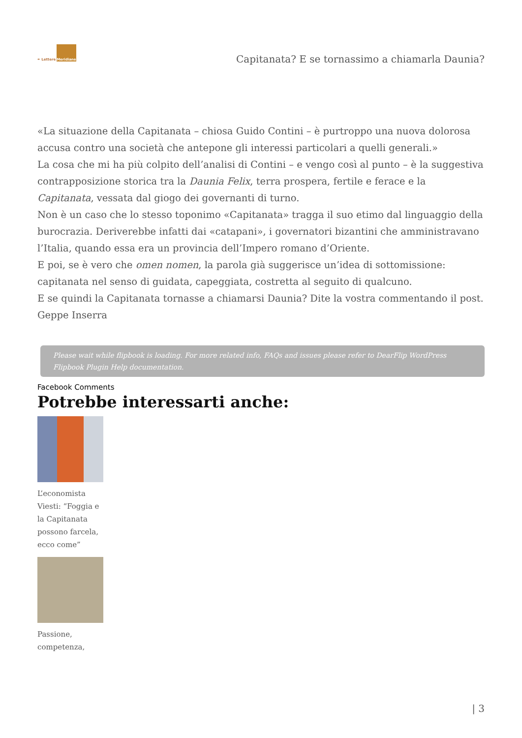✒ Lettere
Meridiane
Capitanata? E se tornassimo a chiamarla Daunia?
«La situazione della Capitanata – chiosa Guido Contini – è purtroppo una nuova dolorosa accusa contro una società che antepone gli interessi particolari a quelli generali.»
La cosa che mi ha più colpito dell’analisi di Contini – e vengo così al punto – è la suggestiva contrapposizione storica tra la Daunia Felix, terra prospera, fertile e ferace e la Capitanata, vessata dal giogo dei governanti di turno.
Non è un caso che lo stesso toponimo «Capitanata» tragga il suo etimo dal linguaggio della burocrazia. Deriverebbe infatti dai «catapani», i governatori bizantini che amministravano l’Italia, quando essa era un provincia dell’Impero romano d’Oriente.
E poi, se è vero che omen nomen, la parola già suggerisce un’idea di sottomissione: capitanata nel senso di guidata, capeggiata, costretta al seguito di qualcuno.
E se quindi la Capitanata tornasse a chiamarsi Daunia? Dite la vostra commentando il post.
Geppe Inserra
Please wait while flipbook is loading. For more related info, FAQs and issues please refer to DearFlip WordPress Flipbook Plugin Help documentation.
Facebook Comments
Potrebbe interessarti anche:
L’economista Viesti: “Foggia e la Capitanata possono farcela, ecco come”
Passione, competenza,
| 3